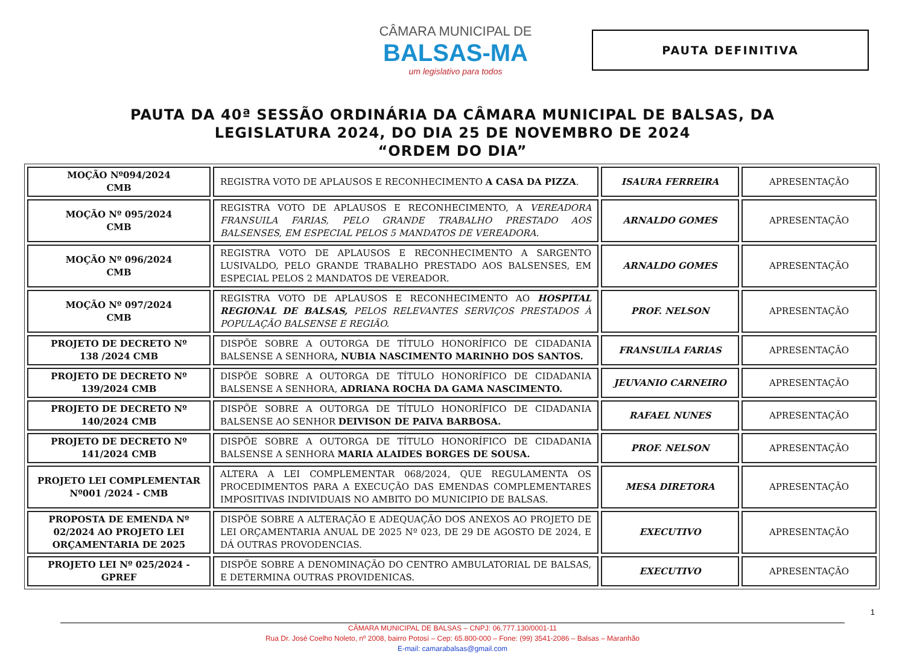CÂMARA MUNICIPAL DE
BALSAS-MA
um legislativo para todos
PAUTA DEFINITIVA
PAUTA DA 40ª SESSÃO ORDINÁRIA DA CÂMARA MUNICIPAL DE BALSAS, DA
LEGISLATURA 2024, DO DIA 25 DE NOVEMBRO DE 2024
“ORDEM DO DIA”
| MOÇÃO Nº094/2024 CMB | REGISTRA VOTO DE APLAUSOS E RECONHECIMENTO A CASA DA PIZZA . | ISAURA FERREIRA | APRESENTAÇÃO |
| MOÇÃO Nº 095/2024 CMB | REGISTRA VOTO DE APLAUSOS E RECONHECIMENTO, A VEREADORA FRANSUILA FARIAS, PELO GRANDE TRABALHO PRESTADO AOS BALSENSES, EM ESPECIAL PELOS 5 MANDATOS DE VEREADORA. | ARNALDO GOMES | APRESENTAÇÃO |
| MOÇÃO Nº 096/2024 CMB | REGISTRA VOTO DE APLAUSOS E RECONHECIMENTO A SARGENTO LUSIVALDO, PELO GRANDE TRABALHO PRESTADO AOS BALSENSES, EM ESPECIAL PELOS 2 MANDATOS DE VEREADOR. | ARNALDO GOMES | APRESENTAÇÃO |
| MOÇÃO Nº 097/2024 CMB | REGISTRA VOTO DE APLAUSOS E RECONHECIMENTO AO HOSPITAL REGIONAL DE BALSAS, PELOS RELEVANTES SERVIÇOS PRESTADOS À POPULAÇÃO BALSENSE E REGIÃO. | PROF. NELSON | APRESENTAÇÃO |
| PROJETO DE DECRETO Nº 138 /2024 CMB | DISPÕE SOBRE A OUTORGA DE TÍTULO HONORÍFICO DE CIDADANIA BALSENSE A SENHORA , NUBIA NASCIMENTO MARINHO DOS SANTOS. | FRANSUILA FARIAS | APRESENTAÇÃO |
| PROJETO DE DECRETO Nº 139/2024 CMB | DISPÕE SOBRE A OUTORGA DE TÍTULO HONORÍFICO DE CIDADANIA BALSENSE A SENHORA, ADRIANA ROCHA DA GAMA NASCIMENTO. | JEUVANIO CARNEIRO | APRESENTAÇÃO |
| PROJETO DE DECRETO Nº 140/2024 CMB | DISPÕE SOBRE A OUTORGA DE TÍTULO HONORÍFICO DE CIDADANIA BALSENSE AO SENHOR DEIVISON DE PAIVA BARBOSA. | RAFAEL NUNES | APRESENTAÇÃO |
| PROJETO DE DECRETO Nº 141/2024 CMB | DISPÕE SOBRE A OUTORGA DE TÍTULO HONORÍFICO DE CIDADANIA BALSENSE A SENHORA MARIA ALAIDES BORGES DE SOUSA. | PROF. NELSON | APRESENTAÇÃO |
| PROJETO LEI COMPLEMENTAR Nº001 /2024 - CMB | ALTERA A LEI COMPLEMENTAR 068/2024, QUE REGULAMENTA OS PROCEDIMENTOS PARA A EXECUÇÃO DAS EMENDAS COMPLEMENTARES IMPOSITIVAS INDIVIDUAIS NO AMBITO DO MUNICIPIO DE BALSAS. | MESA DIRETORA | APRESENTAÇÃO |
| PROPOSTA DE EMENDA Nº 02/2024 AO PROJETO LEI ORÇAMENTARIA DE 2025 | DISPÕE SOBRE A ALTERAÇÃO E ADEQUAÇÃO DOS ANEXOS AO PROJETO DE LEI ORÇAMENTARIA ANUAL DE 2025 Nº 023, DE 29 DE AGOSTO DE 2024, E DÁ OUTRAS PROVODENCIAS. | EXECUTIVO | APRESENTAÇÃO |
| PROJETO LEI Nº 025/2024 - GPREF | DISPÕE SOBRE A DENOMINAÇÃO DO CENTRO AMBULATORIAL DE BALSAS, E DETERMINA OUTRAS PROVIDENICAS. | EXECUTIVO | APRESENTAÇÃO |
1
CÂMARA MUNICIPAL DE BALSAS – CNPJ: 06.777.130/0001-11
Rua Dr. José Coelho Noleto, nº 2008, bairro Potosí – Cep: 65.800-000 – Fone: (99) 3541-2086 – Balsas – Maranhão
E-mail: camarabalsas@gmail.com